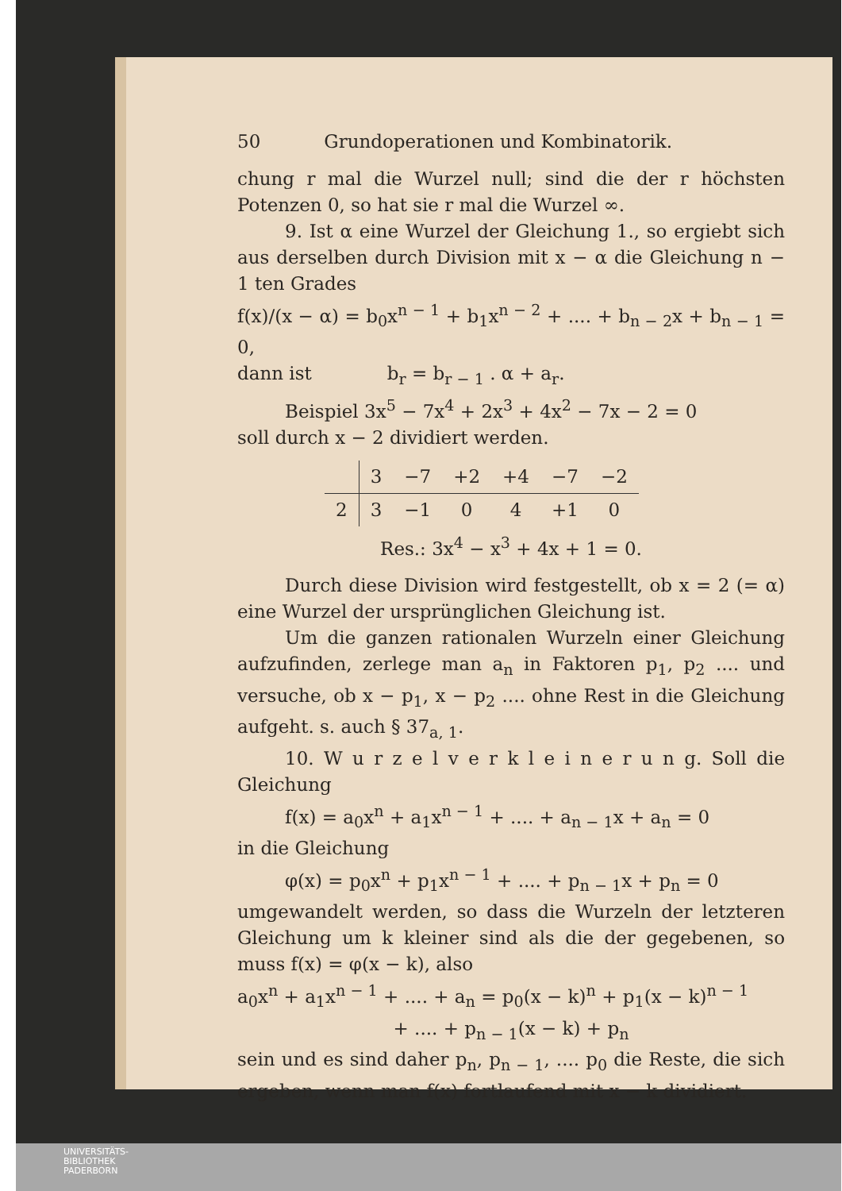50 Grundoperationen und Kombinatorik.
chung r mal die Wurzel null; sind die der r höchsten Potenzen 0, so hat sie r mal die Wurzel ∞.
9. Ist α eine Wurzel der Gleichung 1., so ergiebt sich aus derselben durch Division mit x − α die Gleichung n − 1 ten Grades
f(x)/(x − α) = b<sub>0</sub>x<sup>n − 1</sup> + b<sub>1</sub>x<sup>n − 2</sup> + .... + b<sub>n − 2</sub>x + b<sub>n − 1</sub> = 0,
dann ist b<sub>r</sub> = b<sub>r − 1</sub> . α + a<sub>r</sub>.
Beispiel 3x<sup>5</sup> − 7x<sup>4</sup> + 2x<sup>3</sup> + 4x<sup>2</sup> − 7x − 2 = 0
soll durch x − 2 dividiert werden.
| | 3 | −7 | +2 | +4 | −7 | −2 |
| 2 | 3 | −1 | 0 | 4 | +1 | 0 |
Res.: 3x<sup>4</sup> − x<sup>3</sup> + 4x + 1 = 0.
Durch diese Division wird festgestellt, ob x = 2 (= α) eine Wurzel der ursprünglichen Gleichung ist.
Um die ganzen rationalen Wurzeln einer Gleichung aufzufinden, zerlege man a<sub>n</sub> in Faktoren p<sub>1</sub>, p<sub>2</sub> .... und versuche, ob x − p<sub>1</sub>, x − p<sub>2</sub> .... ohne Rest in die Gleichung aufgeht. s. auch § 37<sub>a, 1</sub>.
10. W u r z e l v e r k l e i n e r u n g. Soll die Gleichung
f(x) = a<sub>0</sub>x<sup>n</sup> + a<sub>1</sub>x<sup>n − 1</sup> + .... + a<sub>n − 1</sub>x + a<sub>n</sub> = 0
in die Gleichung
φ(x) = p<sub>0</sub>x<sup>n</sup> + p<sub>1</sub>x<sup>n − 1</sup> + .... + p<sub>n − 1</sub>x + p<sub>n</sub> = 0
umgewandelt werden, so dass die Wurzeln der letzteren Gleichung um k kleiner sind als die der gegebenen, so muss f(x) = φ(x − k), also
a<sub>0</sub>x<sup>n</sup> + a<sub>1</sub>x<sup>n − 1</sup> + .... + a<sub>n</sub> = p<sub>0</sub>(x − k)<sup>n</sup> + p<sub>1</sub>(x − k)<sup>n − 1</sup>
+ .... + p<sub>n − 1</sub>(x − k) + p<sub>n</sub>
sein und es sind daher p<sub>n</sub>, p<sub>n − 1</sub>, .... p<sub>0</sub> die Reste, die sich ergeben, wenn man f(x) fortlaufend mit x − k dividiert.
UNIVERSITÄTS-
BIBLIOTHEK
PADERBORN